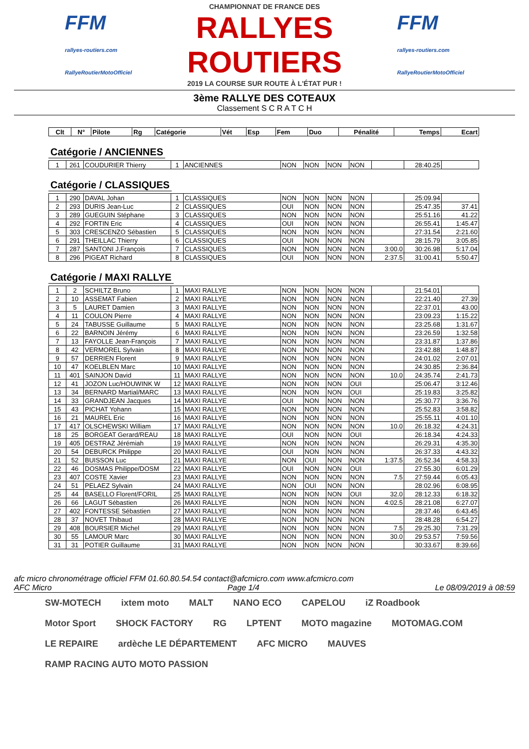FFM
rallyes-routiers.com
RallyeRoutierMotoOfficiel
CHAMPIONNAT DE FRANCE DES
RALLYES ROUTIERS
2019 LA COURSE SUR ROUTE À L'ÉTAT PUR !
FFM
rallyes-routiers.com
RallyeRoutierMotoOfficiel
3ème RALLYE DES COTEAUX
Classement S C R A T C H
| Clt | N° | Pilote | Rg | Catégorie | Vét | Esp | Fem | Duo | Pénalité | Temps | Ecart |
| --- | --- | --- | --- | --- | --- | --- | --- | --- | --- | --- | --- |
Catégorie / ANCIENNES
| 1 | 261 | COUDURIER Thierry | 1 | ANCIENNES | NON | NON | NON | NON | | 28:40.25 | |
Catégorie / CLASSIQUES
| 1 | 290 | DAVAL Johan | 1 | CLASSIQUES | NON | NON | NON | NON | | 25:09.94 | |
| 2 | 293 | DURIS Jean-Luc | 2 | CLASSIQUES | OUI | NON | NON | NON | | 25:47.35 | 37.41 |
| 3 | 289 | GUEGUIN Stéphane | 3 | CLASSIQUES | NON | NON | NON | NON | | 25:51.16 | 41.22 |
| 4 | 292 | FORTIN Eric | 4 | CLASSIQUES | OUI | NON | NON | NON | | 26:55.41 | 1:45.47 |
| 5 | 303 | CRESCENZO Sébastien | 5 | CLASSIQUES | NON | NON | NON | NON | | 27:31.54 | 2:21.60 |
| 6 | 291 | THEILLAC Thierry | 6 | CLASSIQUES | OUI | NON | NON | NON | | 28:15.79 | 3:05.85 |
| 7 | 287 | SANTONI J.François | 7 | CLASSIQUES | NON | NON | NON | NON | 3:00.0 | 30:26.98 | 5:17.04 |
| 8 | 296 | PIGEAT Richard | 8 | CLASSIQUES | OUI | NON | NON | NON | 2:37.5 | 31:00.41 | 5:50.47 |
Catégorie / MAXI RALLYE
| 1 | 2 | SCHILTZ Bruno | 1 | MAXI RALLYE | NON | NON | NON | NON | | 21:54.01 | |
| 2 | 10 | ASSEMAT Fabien | 2 | MAXI RALLYE | NON | NON | NON | NON | | 22:21.40 | 27.39 |
| 3 | 5 | LAURET Damien | 3 | MAXI RALLYE | NON | NON | NON | NON | | 22:37.01 | 43.00 |
| 4 | 11 | COULON Pierre | 4 | MAXI RALLYE | NON | NON | NON | NON | | 23:09.23 | 1:15.22 |
| 5 | 24 | TABUSSE Guillaume | 5 | MAXI RALLYE | NON | NON | NON | NON | | 23:25.68 | 1:31.67 |
| 6 | 22 | BARNOIN Jérémy | 6 | MAXI RALLYE | NON | NON | NON | NON | | 23:26.59 | 1:32.58 |
| 7 | 13 | FAYOLLE Jean-François | 7 | MAXI RALLYE | NON | NON | NON | NON | | 23:31.87 | 1:37.86 |
| 8 | 42 | VERMOREL Sylvain | 8 | MAXI RALLYE | NON | NON | NON | NON | | 23:42.88 | 1:48.87 |
| 9 | 57 | DERRIEN Florent | 9 | MAXI RALLYE | NON | NON | NON | NON | | 24:01.02 | 2:07.01 |
| 10 | 47 | KOELBLEN Marc | 10 | MAXI RALLYE | NON | NON | NON | NON | | 24:30.85 | 2:36.84 |
| 11 | 401 | SAINJON David | 11 | MAXI RALLYE | NON | NON | NON | NON | 10.0 | 24:35.74 | 2:41.73 |
| 12 | 41 | JOZON Luc/HOUWINK W | 12 | MAXI RALLYE | NON | NON | NON | OUI | | 25:06.47 | 3:12.46 |
| 13 | 34 | BERNARD Martial/MARC | 13 | MAXI RALLYE | NON | NON | NON | OUI | | 25:19.83 | 3:25.82 |
| 14 | 33 | GRANDJEAN Jacques | 14 | MAXI RALLYE | OUI | NON | NON | NON | | 25:30.77 | 3:36.76 |
| 15 | 43 | PICHAT Yohann | 15 | MAXI RALLYE | NON | NON | NON | NON | | 25:52.83 | 3:58.82 |
| 16 | 21 | MAUREL Eric | 16 | MAXI RALLYE | NON | NON | NON | NON | | 25:55.11 | 4:01.10 |
| 17 | 417 | OLSCHEWSKI William | 17 | MAXI RALLYE | NON | NON | NON | NON | 10.0 | 26:18.32 | 4:24.31 |
| 18 | 25 | BORGEAT Gerard/REAU | 18 | MAXI RALLYE | OUI | NON | NON | OUI | | 26:18.34 | 4:24.33 |
| 19 | 405 | DESTRAZ Jérémiah | 19 | MAXI RALLYE | NON | NON | NON | NON | | 26:29.31 | 4:35.30 |
| 20 | 54 | DEBURCK Philippe | 20 | MAXI RALLYE | OUI | NON | NON | NON | | 26:37.33 | 4:43.32 |
| 21 | 52 | BUISSON Luc | 21 | MAXI RALLYE | NON | OUI | NON | NON | 1:37.5 | 26:52.34 | 4:58.33 |
| 22 | 46 | DOSMAS Philippe/DOSM | 22 | MAXI RALLYE | OUI | NON | NON | OUI | | 27:55.30 | 6:01.29 |
| 23 | 407 | COSTE Xavier | 23 | MAXI RALLYE | NON | NON | NON | NON | 7.5 | 27:59.44 | 6:05.43 |
| 24 | 51 | PELAEZ Sylvain | 24 | MAXI RALLYE | NON | OUI | NON | NON | | 28:02.96 | 6:08.95 |
| 25 | 44 | BASELLO Florent/FORIL | 25 | MAXI RALLYE | NON | NON | NON | OUI | 32.0 | 28:12.33 | 6:18.32 |
| 26 | 66 | LAGUT Sébastien | 26 | MAXI RALLYE | NON | NON | NON | NON | 4:02.5 | 28:21.08 | 6:27.07 |
| 27 | 402 | FONTESSE Sébastien | 27 | MAXI RALLYE | NON | NON | NON | NON | | 28:37.46 | 6:43.45 |
| 28 | 37 | NOVET Thibaud | 28 | MAXI RALLYE | NON | NON | NON | NON | | 28:48.28 | 6:54.27 |
| 29 | 408 | BOURSIER Michel | 29 | MAXI RALLYE | NON | NON | NON | NON | 7.5 | 29:25.30 | 7:31.29 |
| 30 | 55 | LAMOUR Marc | 30 | MAXI RALLYE | NON | NON | NON | NON | 30.0 | 29:53.57 | 7:59.56 |
| 31 | 31 | POTIER Guillaume | 31 | MAXI RALLYE | NON | NON | NON | NON | | 30:33.67 | 8:39.66 |
afc micro chronométrage officiel FFM 01.60.80.54.54 contact@afcmicro.com www.afcmicro.com
AFC Micro Page 1/4 Le 08/09/2019 à 08:59
SW-MOTECH ixtem moto MALT NANO ECO CAPELOU iZ Roadbook Motor Sport SHOCK FACTORY RG LPTENT MOTO magazine MOTOMAG.COM LE REPAIRE ardèche LE DÉPARTEMENT AFC MICRO MAUVES RAMP RACING AUTO MOTO PASSION